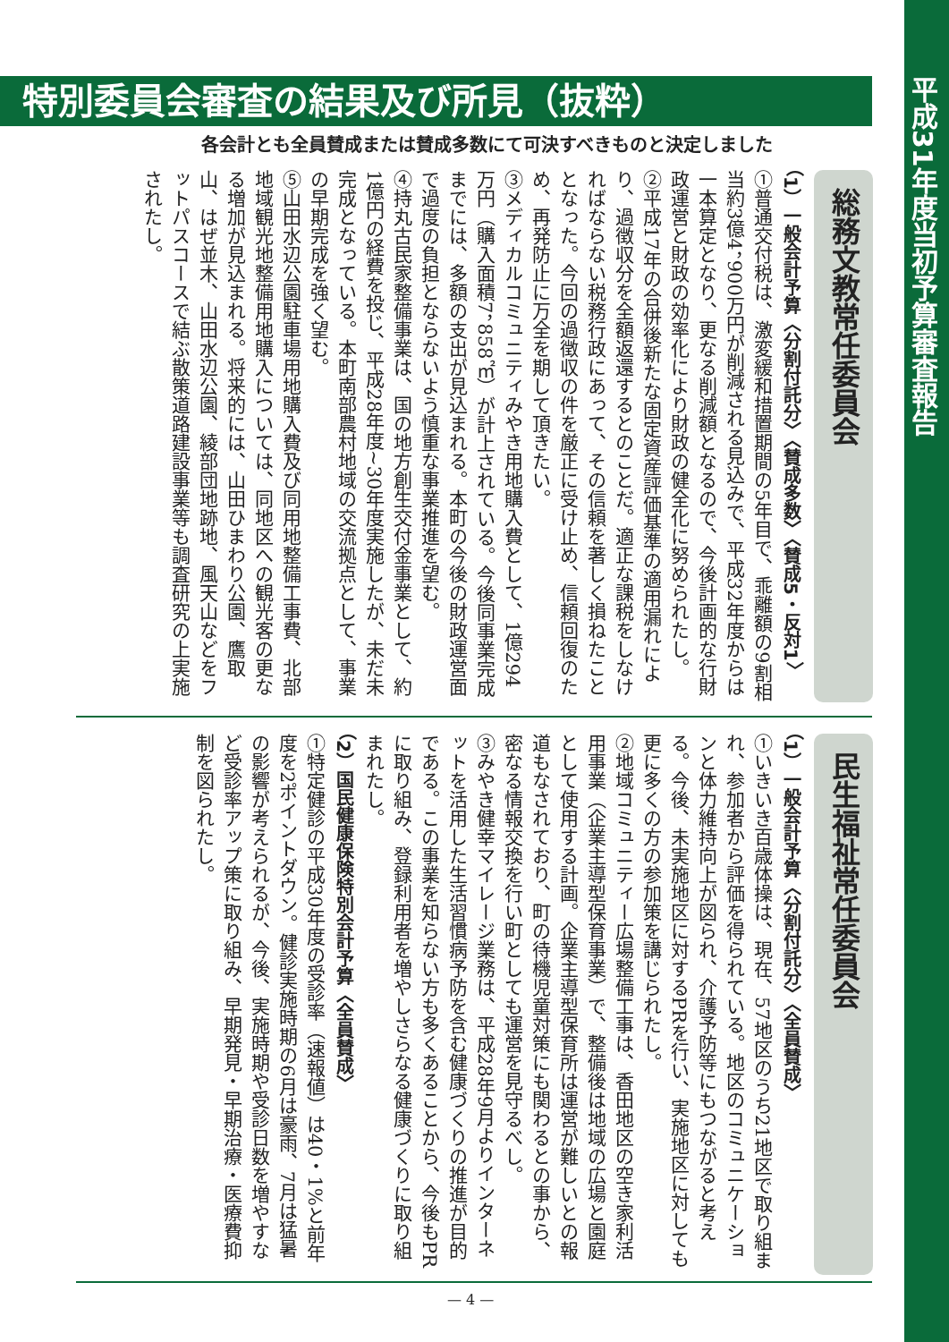平成31年度当初予算審査報告
特別委員会審査の結果及び所見（抜粋）
各会計とも全員賛成または賛成多数にて可決すべきものと決定しました
総務文教常任委員会
（1）一般会計予算〈分割付託分〉〈賛成多数〉〈賛成5・反対1〉
①普通交付税は、激変緩和措置期間の5年目で、乖離額の9割相当約3億4，900万円が削減される見込みで、平成32年度からは一本算定となり、更なる削減額となるので、今後計画的な行財政運営と財政の効率化により財政の健全化に努められたし。
②平成17年の合併後新たな固定資産評価基準の適用漏れにより、過徴収分を全額返還するとのことだ。適正な課税をしなければならない税務行政にあって、その信頼を著しく損ねたこととなった。今回の過徴収の件を厳正に受け止め、信頼回復のため、再発防止に万全を期して頂きたい。
③メディカルコミュニティみやき用地購入費として、1億294万円（購入面積7，858㎡）が計上されている。今後同事業完成までには、多額の支出が見込まれる。本町の今後の財政運営面で過度の負担とならないよう慎重な事業推進を望む。
④持丸古民家整備事業は、国の地方創生交付金事業として、約1億円の経費を投じ、平成28年度~30年度実施したが、未だ未完成となっている。本町南部農村地域の交流拠点として、事業の早期完成を強く望む。
⑤山田水辺公園駐車場用地購入費及び同用地整備工事費、北部地域観光地整備用地購入については、同地区への観光客の更なる増加が見込まれる。将来的には、山田ひまわり公園、鷹取山、はぜ並木、山田水辺公園、綾部団地跡地、風天山などをフットパスコースで結ぶ散策道路建設事業等も調査研究の上実施されたし。
民生福祉常任委員会
（1）一般会計予算〈分割付託分〉〈全員賛成〉
①いきいき百歳体操は、現在、57地区のうち21地区で取り組まれ、参加者から評価を得られている。地区のコミュニケーションと体力維持向上が図られ、介護予防等にもつながると考える。今後、未実施地区に対するPRを行い、実施地区に対しても更に多くの方の参加策を講じられたし。
②地域コミュニティー広場整備工事は、香田地区の空き家利活用事業（企業主導型保育事業）で、整備後は地域の広場と園庭として使用する計画。企業主導型保育所は運営が難しいとの報道もなされており、町の待機児童対策にも関わるとの事から、密なる情報交換を行い町としても運営を見守るべし。
③みやき健幸マイレージ業務は、平成28年9月よりインターネットを活用した生活習慣病予防を含む健康づくりの推進が目的である。この事業を知らない方も多くあることから、今後もPRに取り組み、登録利用者を増やしさらなる健康づくりに取り組まれたし。
（2）国民健康保険特別会計予算〈全員賛成〉
①特定健診の平成30年度の受診率（速報値）は40・1%と前年度を2ポイントダウン。健診実施時期の6月は豪雨、7月は猛暑の影響が考えられるが、今後、実施時期や受診日数を増やすなど受診率アップ策に取り組み、早期発見・早期治療・医療費抑制を図られたし。
— 4 —